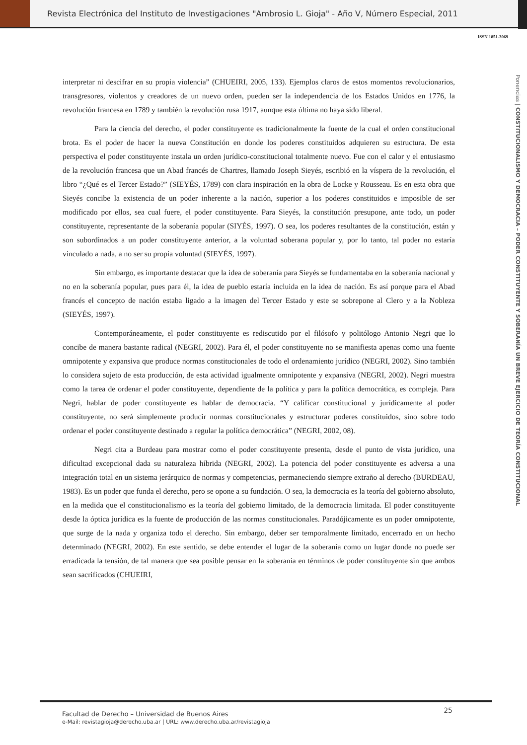Revista Electrónica del Instituto de Investigaciones "Ambrosio L. Gioja" - Año V, Número Especial, 2011
ISSN 1851-3069
Ponencias | CONSTITUCIONALISMO Y DEMOCRACIA – PODER CONSTITUYENTE Y SOBERANÍA UN BREVE EJERCICIO DE TEORÍA CONSTITUCIONAL
interpretar ni descifrar en su propia violencia” (CHUEIRI, 2005, 133). Ejemplos claros de estos momentos revolucionarios, transgresores, violentos y creadores de un nuevo orden, pueden ser la independencia de los Estados Unidos en 1776, la revolución francesa en 1789 y también la revolución rusa 1917, aunque esta última no haya sido liberal.
Para la ciencia del derecho, el poder constituyente es tradicionalmente la fuente de la cual el orden constitucional brota. Es el poder de hacer la nueva Constitución en donde los poderes constituidos adquieren su estructura. De esta perspectiva el poder constituyente instala un orden jurídico-constitucional totalmente nuevo. Fue con el calor y el entusiasmo de la revolución francesa que un Abad francés de Chartres, llamado Joseph Sieyés, escribió en la víspera de la revolución, el libro “¿Qué es el Tercer Estado?” (SIEYÉS, 1789) con clara inspiración en la obra de Locke y Rousseau. Es en esta obra que Sieyés concibe la existencia de un poder inherente a la nación, superior a los poderes constituidos e imposible de ser modificado por ellos, sea cual fuere, el poder constituyente. Para Sieyés, la constitución presupone, ante todo, un poder constituyente, representante de la soberanía popular (SIYÉS, 1997). O sea, los poderes resultantes de la constitución, están y son subordinados a un poder constituyente anterior, a la voluntad soberana popular y, por lo tanto, tal poder no estaría vinculado a nada, a no ser su propia voluntad (SIEYÉS, 1997).
Sin embargo, es importante destacar que la idea de soberanía para Sieyés se fundamentaba en la soberanía nacional y no en la soberanía popular, pues para él, la idea de pueblo estaría incluida en la idea de nación. Es así porque para el Abad francés el concepto de nación estaba ligado a la imagen del Tercer Estado y este se sobrepone al Clero y a la Nobleza (SIEYÉS, 1997).
Contemporáneamente, el poder constituyente es rediscutido por el filósofo y politólogo Antonio Negri que lo concibe de manera bastante radical (NEGRI, 2002). Para él, el poder constituyente no se manifiesta apenas como una fuente omnipotente y expansiva que produce normas constitucionales de todo el ordenamiento jurídico (NEGRI, 2002). Sino también lo considera sujeto de esta producción, de esta actividad igualmente omnipotente y expansiva (NEGRI, 2002). Negri muestra como la tarea de ordenar el poder constituyente, dependiente de la política y para la política democrática, es compleja. Para Negri, hablar de poder constituyente es hablar de democracia. “Y calificar constitucional y jurídicamente al poder constituyente, no será simplemente producir normas constitucionales y estructurar poderes constituidos, sino sobre todo ordenar el poder constituyente destinado a regular la política democrática” (NEGRI, 2002, 08).
Negri cita a Burdeau para mostrar como el poder constituyente presenta, desde el punto de vista jurídico, una dificultad excepcional dada su naturaleza híbrida (NEGRI, 2002). La potencia del poder constituyente es adversa a una integración total en un sistema jerárquico de normas y competencias, permaneciendo siempre extraño al derecho (BURDEAU, 1983). Es un poder que funda el derecho, pero se opone a su fundación. O sea, la democracia es la teoría del gobierno absoluto, en la medida que el constitucionalismo es la teoría del gobierno limitado, de la democracia limitada. El poder constituyente desde la óptica jurídica es la fuente de producción de las normas constitucionales. Paradójicamente es un poder omnipotente, que surge de la nada y organiza todo el derecho. Sin embargo, deber ser temporalmente limitado, encerrado en un hecho determinado (NEGRI, 2002). En este sentido, se debe entender el lugar de la soberanía como un lugar donde no puede ser erradicada la tensión, de tal manera que sea posible pensar en la soberanía en términos de poder constituyente sin que ambos sean sacrificados (CHUEIRI,
Facultad de Derecho – Universidad de Buenos Aires
e-Mail: revistagioja@derecho.uba.ar | URL: www.derecho.uba.ar/revistagioja
25